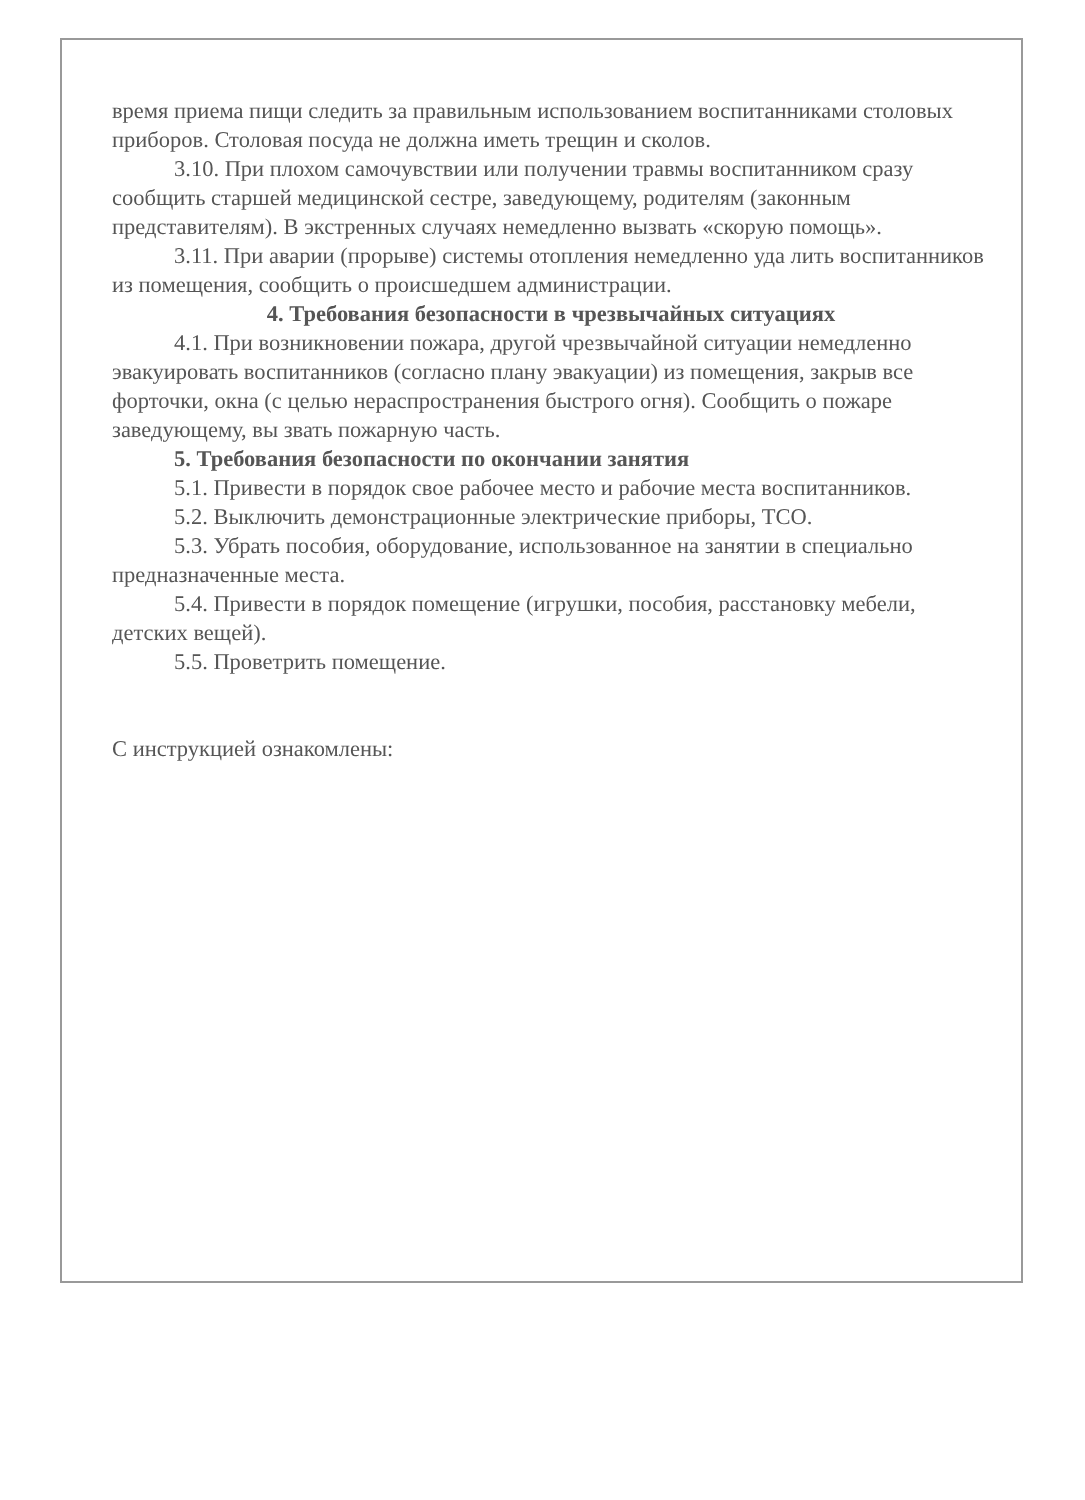время приема пищи следить за правильным использованием воспитанниками столовых приборов. Столовая посуда не должна иметь трещин и сколов.
3.10. При плохом самочувствии или получении травмы воспитанником сразу сообщить старшей медицинской сестре, заведующему, родителям (законным представителям). В экстренных случаях немедленно вызвать «скорую помощь».
3.11. При аварии (прорыве) системы отопления немедленно уда лить воспитанников из помещения, сообщить о происшедшем администрации.
4. Требования безопасности в чрезвычайных ситуациях
4.1. При возникновении пожара, другой чрезвычайной ситуации немедленно эвакуировать воспитанников (согласно плану эвакуации) из помещения, закрыв все форточки, окна (с целью нераспространения быстрого огня). Сообщить о пожаре заведующему, вы звать пожарную часть.
5. Требования безопасности по окончании занятия
5.1. Привести в порядок свое рабочее место и рабочие места воспитанников.
5.2. Выключить демонстрационные электрические приборы, ТСО.
5.3. Убрать пособия, оборудование, использованное на занятии в специально предназначенные места.
5.4. Привести в порядок помещение (игрушки, пособия, расстановку мебели, детских вещей).
5.5. Проветрить помещение.
С инструкцией ознакомлены: